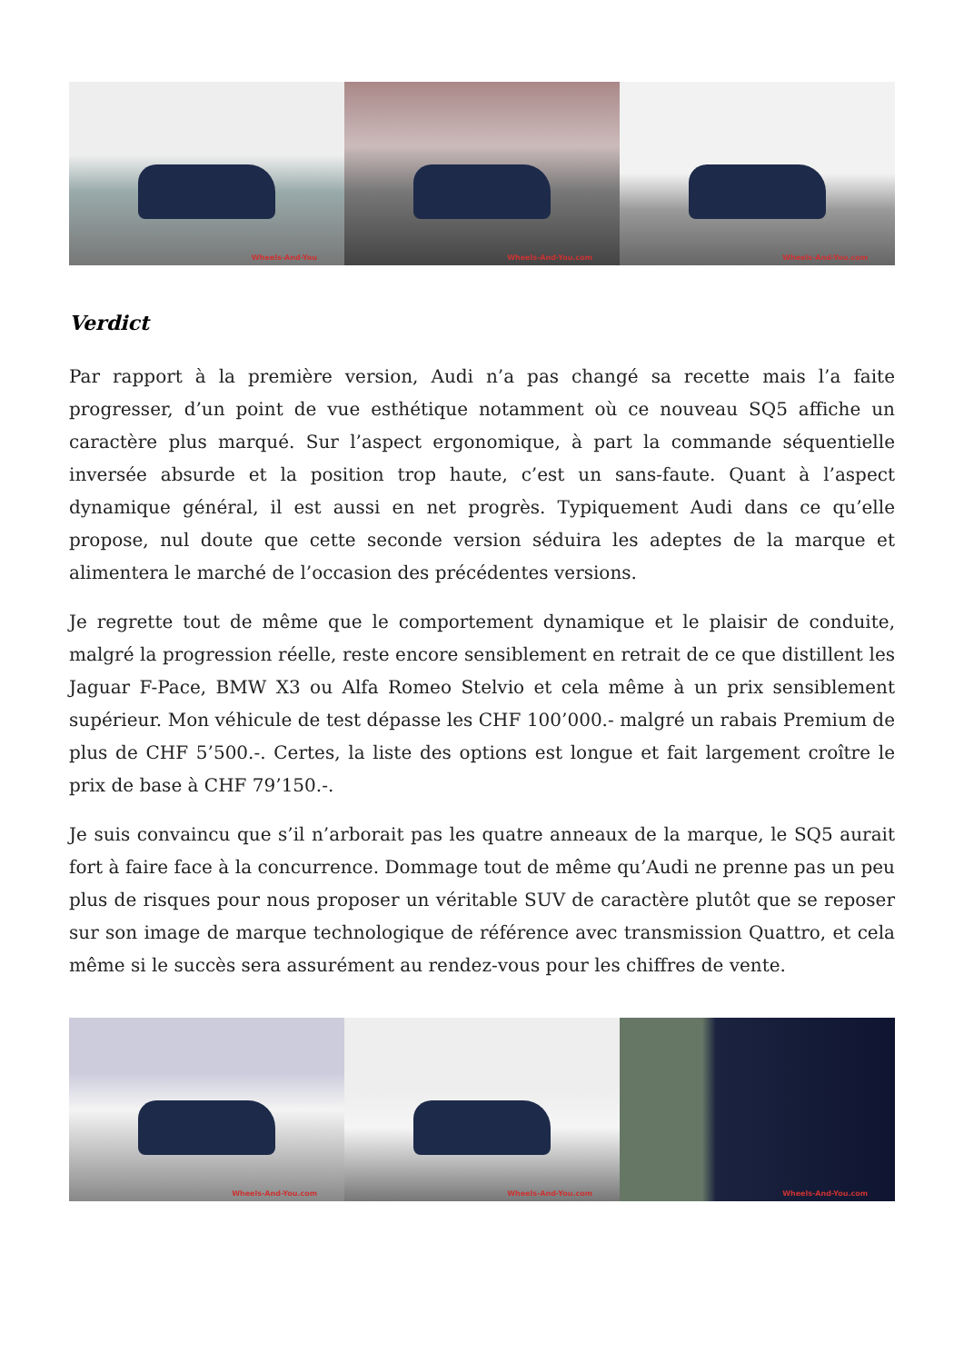Wheels-And-You
Wheels-And-You.com
Wheels-And-You.com
Verdict
Par rapport à la première version, Audi n’a pas changé sa recette mais l’a faite progresser, d’un point de vue esthétique notamment où ce nouveau SQ5 affiche un caractère plus marqué. Sur l’aspect ergonomique, à part la commande séquentielle inversée absurde et la position trop haute, c’est un sans-faute. Quant à l’aspect dynamique général, il est aussi en net progrès. Typiquement Audi dans ce qu’elle propose, nul doute que cette seconde version séduira les adeptes de la marque et alimentera le marché de l’occasion des précédentes versions.
Je regrette tout de même que le comportement dynamique et le plaisir de conduite, malgré la progression réelle, reste encore sensiblement en retrait de ce que distillent les Jaguar F-Pace, BMW X3 ou Alfa Romeo Stelvio et cela même à un prix sensiblement supérieur. Mon véhicule de test dépasse les CHF 100’000.- malgré un rabais Premium de plus de CHF 5’500.-. Certes, la liste des options est longue et fait largement croître le prix de base à CHF 79’150.-.
Je suis convaincu que s’il n’arborait pas les quatre anneaux de la marque, le SQ5 aurait fort à faire face à la concurrence. Dommage tout de même qu’Audi ne prenne pas un peu plus de risques pour nous proposer un véritable SUV de caractère plutôt que se reposer sur son image de marque technologique de référence avec transmission Quattro, et cela même si le succès sera assurément au rendez-vous pour les chiffres de vente.
Wheels-And-You.com
Wheels-And-You.com
Wheels-And-You.com